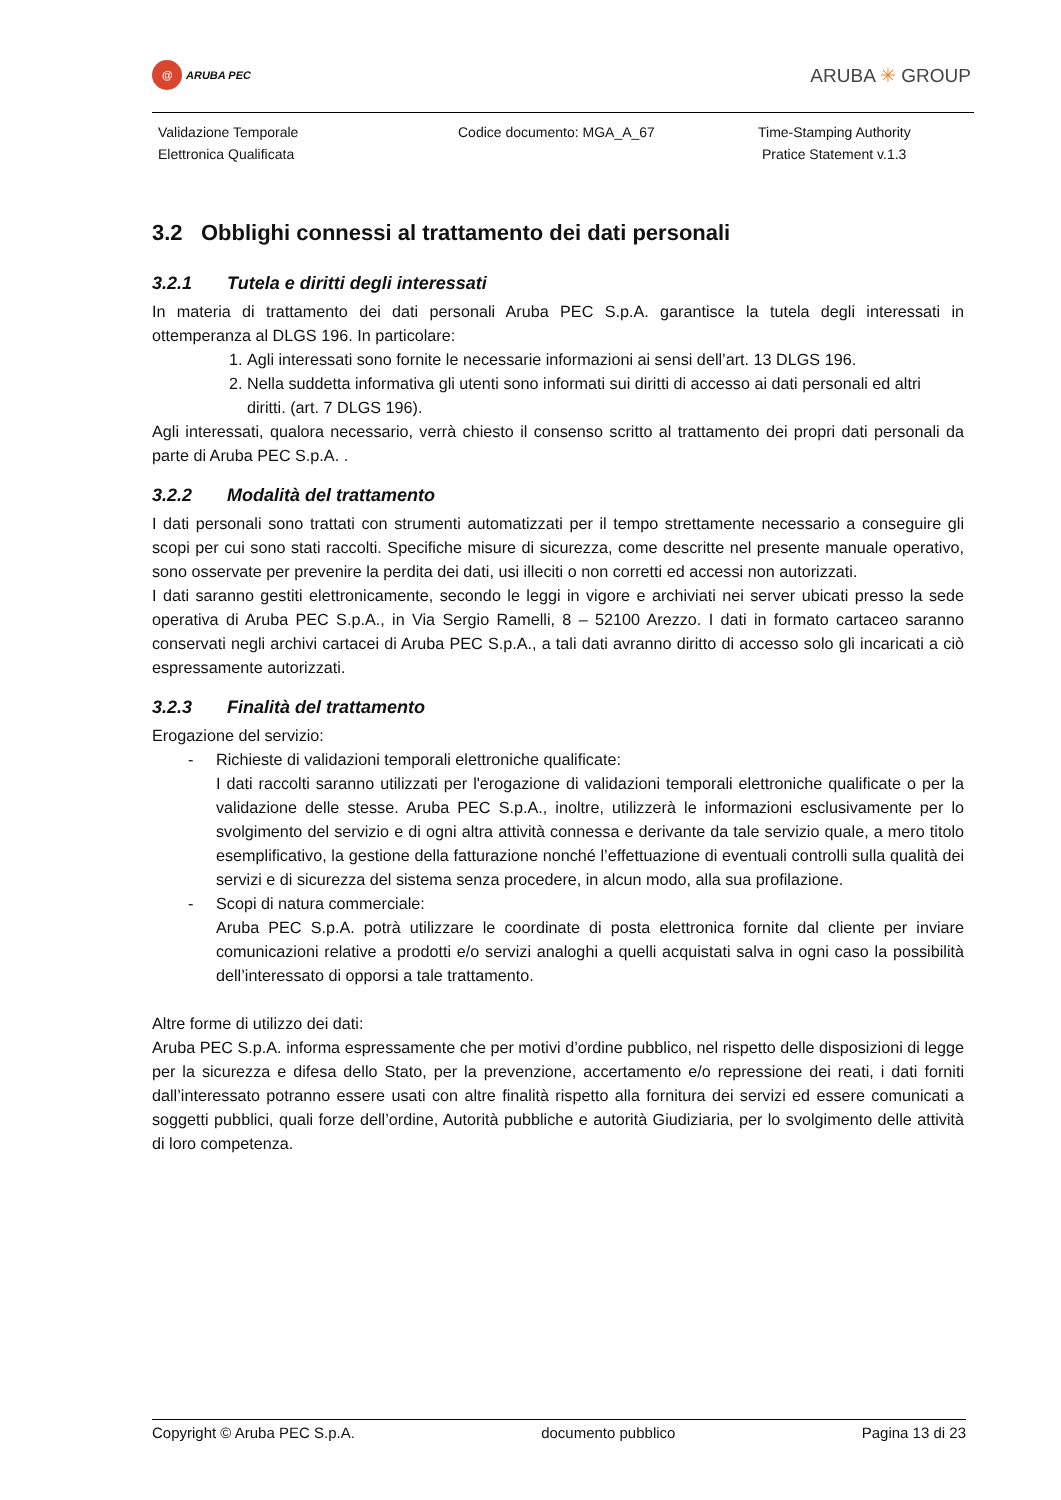@ ARUBA PEC
ARUBA ✳ GROUP
Validazione Temporale
Elettronica Qualificata
Codice documento: MGA_A_67
Time-Stamping Authority
Pratice Statement v.1.3
3.2 Obblighi connessi al trattamento dei dati personali
3.2.1 Tutela e diritti degli interessati
In materia di trattamento dei dati personali Aruba PEC S.p.A. garantisce la tutela degli interessati in ottemperanza al DLGS 196. In particolare:
1. Agli interessati sono fornite le necessarie informazioni ai sensi dell’art. 13 DLGS 196.
2. Nella suddetta informativa gli utenti sono informati sui diritti di accesso ai dati personali ed altri diritti. (art. 7 DLGS 196).
Agli interessati, qualora necessario, verrà chiesto il consenso scritto al trattamento dei propri dati personali da parte di Aruba PEC S.p.A. .
3.2.2 Modalità del trattamento
I dati personali sono trattati con strumenti automatizzati per il tempo strettamente necessario a conseguire gli scopi per cui sono stati raccolti. Specifiche misure di sicurezza, come descritte nel presente manuale operativo, sono osservate per prevenire la perdita dei dati, usi illeciti o non corretti ed accessi non autorizzati.
I dati saranno gestiti elettronicamente, secondo le leggi in vigore e archiviati nei server ubicati presso la sede operativa di Aruba PEC S.p.A., in Via Sergio Ramelli, 8 – 52100 Arezzo. I dati in formato cartaceo saranno conservati negli archivi cartacei di Aruba PEC S.p.A., a tali dati avranno diritto di accesso solo gli incaricati a ciò espressamente autorizzati.
3.2.3 Finalità del trattamento
Erogazione del servizio:
- Richieste di validazioni temporali elettroniche qualificate:
I dati raccolti saranno utilizzati per l'erogazione di validazioni temporali elettroniche qualificate o per la validazione delle stesse. Aruba PEC S.p.A., inoltre, utilizzerà le informazioni esclusivamente per lo svolgimento del servizio e di ogni altra attività connessa e derivante da tale servizio quale, a mero titolo esemplificativo, la gestione della fatturazione nonché l’effettuazione di eventuali controlli sulla qualità dei servizi e di sicurezza del sistema senza procedere, in alcun modo, alla sua profilazione.
- Scopi di natura commerciale:
Aruba PEC S.p.A. potrà utilizzare le coordinate di posta elettronica fornite dal cliente per inviare comunicazioni relative a prodotti e/o servizi analoghi a quelli acquistati salva in ogni caso la possibilità dell’interessato di opporsi a tale trattamento.
Altre forme di utilizzo dei dati:
Aruba PEC S.p.A. informa espressamente che per motivi d’ordine pubblico, nel rispetto delle disposizioni di legge per la sicurezza e difesa dello Stato, per la prevenzione, accertamento e/o repressione dei reati, i dati forniti dall’interessato potranno essere usati con altre finalità rispetto alla fornitura dei servizi ed essere comunicati a soggetti pubblici, quali forze dell’ordine, Autorità pubbliche e autorità Giudiziaria, per lo svolgimento delle attività di loro competenza.
Copyright © Aruba PEC S.p.A. documento pubblico Pagina 13 di 23